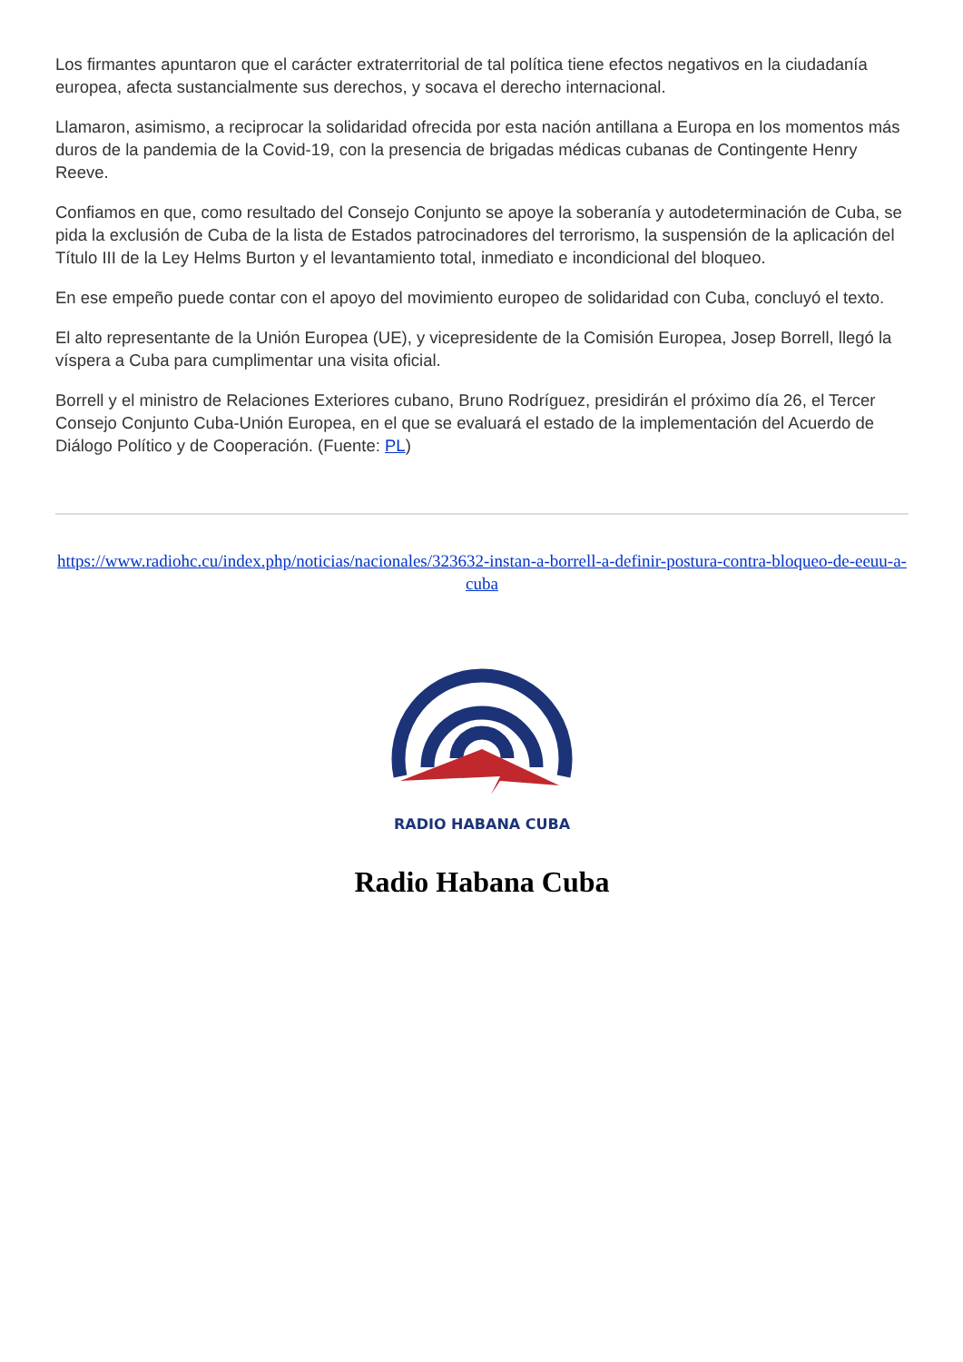Los firmantes apuntaron que el carácter extraterritorial de tal política tiene efectos negativos en la ciudadanía europea, afecta sustancialmente sus derechos, y socava el derecho internacional.
Llamaron, asimismo, a reciprocar la solidaridad ofrecida por esta nación antillana a Europa en los momentos más duros de la pandemia de la Covid-19, con la presencia de brigadas médicas cubanas de Contingente Henry Reeve.
Confiamos en que, como resultado del Consejo Conjunto se apoye la soberanía y autodeterminación de Cuba, se pida la exclusión de Cuba de la lista de Estados patrocinadores del terrorismo, la suspensión de la aplicación del Título III de la Ley Helms Burton y el levantamiento total, inmediato e incondicional del bloqueo.
En ese empeño puede contar con el apoyo del movimiento europeo de solidaridad con Cuba, concluyó el texto.
El alto representante de la Unión Europea (UE), y vicepresidente de la Comisión Europea, Josep Borrell, llegó la víspera a Cuba para cumplimentar una visita oficial.
Borrell y el ministro de Relaciones Exteriores cubano, Bruno Rodríguez, presidirán el próximo día 26, el Tercer Consejo Conjunto Cuba-Unión Europea, en el que se evaluará el estado de la implementación del Acuerdo de Diálogo Político y de Cooperación. (Fuente: PL)
https://www.radiohc.cu/index.php/noticias/nacionales/323632-instan-a-borrell-a-definir-postura-contra-bloqueo-de-eeuu-a-cuba
RADIO HABANA CUBA
Radio Habana Cuba